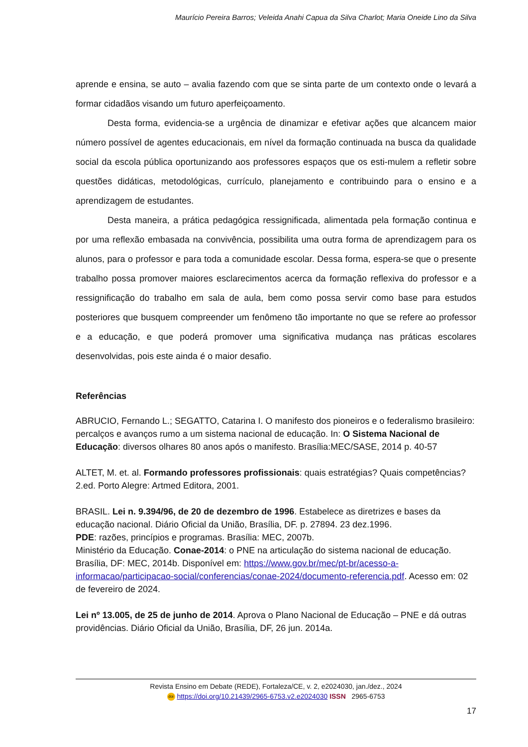Maurício Pereira Barros; Veleida Anahi Capua da Silva Charlot; Maria Oneide Lino da Silva
aprende e ensina, se auto – avalia fazendo com que se sinta parte de um contexto onde o levará a formar cidadãos visando um futuro aperfeiçoamento.
Desta forma, evidencia-se a urgência de dinamizar e efetivar ações que alcancem maior número possível de agentes educacionais, em nível da formação continuada na busca da qualidade social da escola pública oportunizando aos professores espaços que os esti-mulem a refletir sobre questões didáticas, metodológicas, currículo, planejamento e contribuindo para o ensino e a aprendizagem de estudantes.
Desta maneira, a prática pedagógica ressignificada, alimentada pela formação continua e por uma reflexão embasada na convivência, possibilita uma outra forma de aprendizagem para os alunos, para o professor e para toda a comunidade escolar. Dessa forma, espera-se que o presente trabalho possa promover maiores esclarecimentos acerca da formação reflexiva do professor e a ressignificação do trabalho em sala de aula, bem como possa servir como base para estudos posteriores que busquem compreender um fenômeno tão importante no que se refere ao professor e a educação, e que poderá promover uma significativa mudança nas práticas escolares desenvolvidas, pois este ainda é o maior desafio.
Referências
ABRUCIO, Fernando L.; SEGATTO, Catarina I. O manifesto dos pioneiros e o federalismo brasileiro: percalços e avanços rumo a um sistema nacional de educação. In: O Sistema Nacional de Educação: diversos olhares 80 anos após o manifesto. Brasília:MEC/SASE, 2014 p. 40-57
ALTET, M. et. al. Formando professores profissionais: quais estratégias? Quais competências? 2.ed. Porto Alegre: Artmed Editora, 2001.
BRASIL. Lei n. 9.394/96, de 20 de dezembro de 1996. Estabelece as diretrizes e bases da educação nacional. Diário Oficial da União, Brasília, DF. p. 27894. 23 dez.1996.
PDE: razões, princípios e programas. Brasília: MEC, 2007b.
Ministério da Educação. Conae-2014: o PNE na articulação do sistema nacional de educação. Brasília, DF: MEC, 2014b. Disponível em: https://www.gov.br/mec/pt-br/acesso-a-informacao/participacao-social/conferencias/conae-2024/documento-referencia.pdf. Acesso em: 02 de fevereiro de 2024.
Lei nº 13.005, de 25 de junho de 2014. Aprova o Plano Nacional de Educação – PNE e dá outras providências. Diário Oficial da União, Brasília, DF, 26 jun. 2014a.
Revista Ensino em Debate (REDE), Fortaleza/CE, v. 2, e2024030, jan./dez., 2024
doi https://doi.org/10.21439/2965-6753.v2.e2024030 ISSN 2965-6753
17